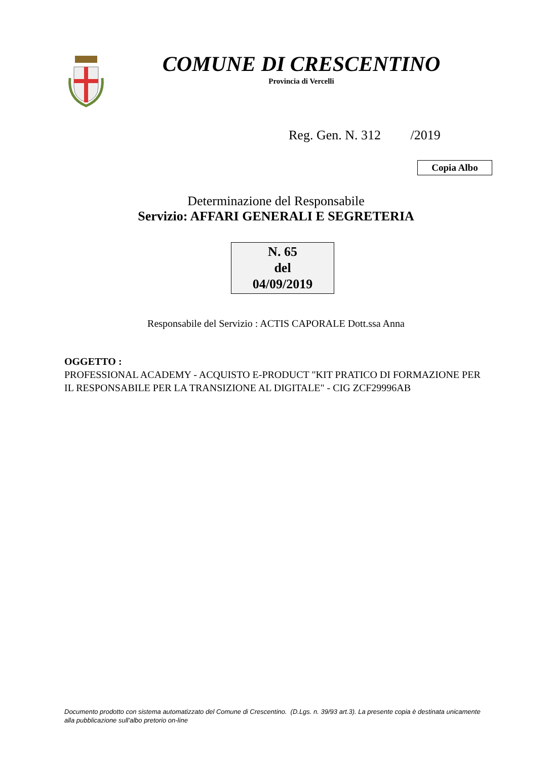COMUNE DI CRESCENTINO
Provincia di Vercelli
Reg. Gen. N. 312 /2019
Copia Albo
Determinazione del Responsabile
Servizio: AFFARI GENERALI E SEGRETERIA
N. 65
del
04/09/2019
Responsabile del Servizio : ACTIS CAPORALE Dott.ssa Anna
OGGETTO :
PROFESSIONAL ACADEMY - ACQUISTO E-PRODUCT "KIT PRATICO DI FORMAZIONE PER IL RESPONSABILE PER LA TRANSIZIONE AL DIGITALE" - CIG ZCF29996AB
Documento prodotto con sistema automatizzato del Comune di Crescentino. (D.Lgs. n. 39/93 art.3). La presente copia è destinata unicamente alla pubblicazione sull'albo pretorio on-line